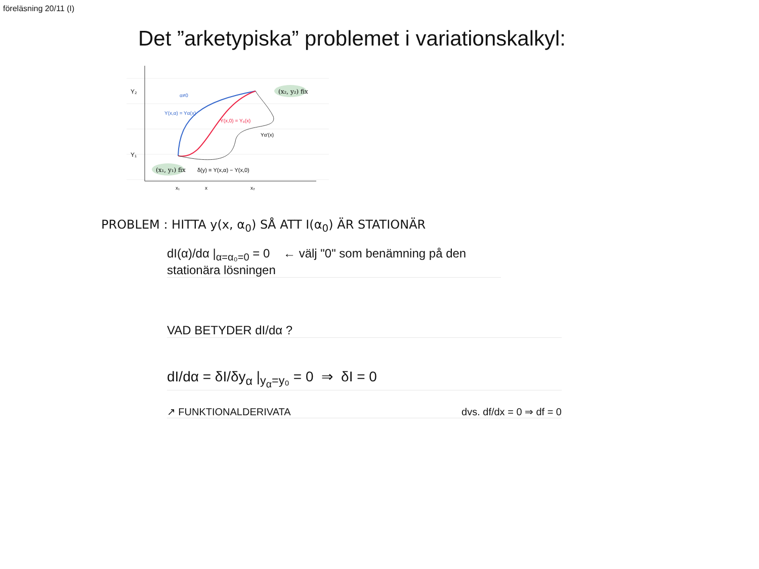föreläsning 20/11 (I)
Det ”arketypiska” problemet i variationskalkyl:
(x₂, y₂) fix
(x₁, y₁) fix
Y₂
Y₁
α≠0
Y(x,α) = Yα(x)
Y(x,0) = Y₀(x)
Yα′(x)
δ(y) = Y(x,α) − Y(x,0)
x₁
x
x₂
PROBLEM : HITTA y(x, α<sub>0</sub>) SÅ ATT I(α<sub>0</sub>) ÄR STATIONÄR
dI(α)/dα |<sub>α=α₀=0</sub> = 0 ← välj "0" som benämning på den stationära lösningen
VAD BETYDER dI/dα ?
dI/dα = δI/δy<sub>α</sub> |<sub>y<sub>α</sub>=y₀</sub> = 0 ⇒ δI = 0
↗ FUNKTIONALDERIVATA dvs. df/dx = 0 ⇒ df = 0